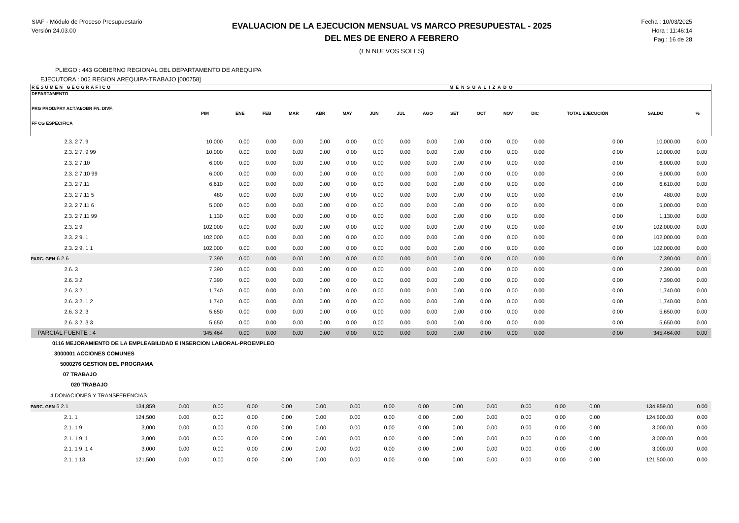SIAF - Módulo de Proceso Presupuestario
Versión 24.03.00
EVALUACION DE LA EJECUCION MENSUAL VS MARCO PRESUPUESTAL - 2025
DEL MES DE ENERO A FEBRERO
(EN NUEVOS SOLES)
Fecha : 10/03/2025
Hora : 11:46:14
Pag.: 16 de 28
PLIEGO : 443 GOBIERNO REGIONAL DEL DEPARTAMENTO DE AREQUIPA
EJECUTORA : 002 REGION AREQUIPA-TRABAJO [000758]
| RESUMEN GEOGRAFICO | | | MENSUALIZADO | | | | | | | | | | | | | |
| --- | --- | --- | --- | --- | --- | --- | --- | --- | --- | --- | --- | --- | --- | --- | --- | --- |
| DEPARTAMENTO PRG PROD/PRY ACT/AI/OBR FN. DIVF. FF CG ESPECIFICA | PIM | ENE | FEB | MAR | ABR | MAY | JUN | JUL | AGO | SET | OCT | NOV | DIC | TOTAL EJECUCIÓN | SALDO | % |
| 2.3. 2 7. 9 | 10,000 | 0.00 | 0.00 | 0.00 | 0.00 | 0.00 | 0.00 | 0.00 | 0.00 | 0.00 | 0.00 | 0.00 | 0.00 | 0.00 | 10,000.00 | 0.00 |
| 2.3. 2 7. 9 99 | 10,000 | 0.00 | 0.00 | 0.00 | 0.00 | 0.00 | 0.00 | 0.00 | 0.00 | 0.00 | 0.00 | 0.00 | 0.00 | 0.00 | 10,000.00 | 0.00 |
| 2.3. 2 7.10 | 6,000 | 0.00 | 0.00 | 0.00 | 0.00 | 0.00 | 0.00 | 0.00 | 0.00 | 0.00 | 0.00 | 0.00 | 0.00 | 0.00 | 6,000.00 | 0.00 |
| 2.3. 2 7.10 99 | 6,000 | 0.00 | 0.00 | 0.00 | 0.00 | 0.00 | 0.00 | 0.00 | 0.00 | 0.00 | 0.00 | 0.00 | 0.00 | 0.00 | 6,000.00 | 0.00 |
| 2.3. 2 7.11 | 6,610 | 0.00 | 0.00 | 0.00 | 0.00 | 0.00 | 0.00 | 0.00 | 0.00 | 0.00 | 0.00 | 0.00 | 0.00 | 0.00 | 6,610.00 | 0.00 |
| 2.3. 2 7.11 5 | 480 | 0.00 | 0.00 | 0.00 | 0.00 | 0.00 | 0.00 | 0.00 | 0.00 | 0.00 | 0.00 | 0.00 | 0.00 | 0.00 | 480.00 | 0.00 |
| 2.3. 2 7.11 6 | 5,000 | 0.00 | 0.00 | 0.00 | 0.00 | 0.00 | 0.00 | 0.00 | 0.00 | 0.00 | 0.00 | 0.00 | 0.00 | 0.00 | 5,000.00 | 0.00 |
| 2.3. 2 7.11 99 | 1,130 | 0.00 | 0.00 | 0.00 | 0.00 | 0.00 | 0.00 | 0.00 | 0.00 | 0.00 | 0.00 | 0.00 | 0.00 | 0.00 | 1,130.00 | 0.00 |
| 2.3. 2 9 | 102,000 | 0.00 | 0.00 | 0.00 | 0.00 | 0.00 | 0.00 | 0.00 | 0.00 | 0.00 | 0.00 | 0.00 | 0.00 | 0.00 | 102,000.00 | 0.00 |
| 2.3. 2 9. 1 | 102,000 | 0.00 | 0.00 | 0.00 | 0.00 | 0.00 | 0.00 | 0.00 | 0.00 | 0.00 | 0.00 | 0.00 | 0.00 | 0.00 | 102,000.00 | 0.00 |
| 2.3. 2 9. 1 1 | 102,000 | 0.00 | 0.00 | 0.00 | 0.00 | 0.00 | 0.00 | 0.00 | 0.00 | 0.00 | 0.00 | 0.00 | 0.00 | 0.00 | 102,000.00 | 0.00 |
| PARC. GEN 6 2.6 | 7,390 | 0.00 | 0.00 | 0.00 | 0.00 | 0.00 | 0.00 | 0.00 | 0.00 | 0.00 | 0.00 | 0.00 | 0.00 | 0.00 | 7,390.00 | 0.00 |
| 2.6. 3 | 7,390 | 0.00 | 0.00 | 0.00 | 0.00 | 0.00 | 0.00 | 0.00 | 0.00 | 0.00 | 0.00 | 0.00 | 0.00 | 0.00 | 7,390.00 | 0.00 |
| 2.6. 3 2 | 7,390 | 0.00 | 0.00 | 0.00 | 0.00 | 0.00 | 0.00 | 0.00 | 0.00 | 0.00 | 0.00 | 0.00 | 0.00 | 0.00 | 7,390.00 | 0.00 |
| 2.6. 3 2. 1 | 1,740 | 0.00 | 0.00 | 0.00 | 0.00 | 0.00 | 0.00 | 0.00 | 0.00 | 0.00 | 0.00 | 0.00 | 0.00 | 0.00 | 1,740.00 | 0.00 |
| 2.6. 3 2. 1 2 | 1,740 | 0.00 | 0.00 | 0.00 | 0.00 | 0.00 | 0.00 | 0.00 | 0.00 | 0.00 | 0.00 | 0.00 | 0.00 | 0.00 | 1,740.00 | 0.00 |
| 2.6. 3 2. 3 | 5,650 | 0.00 | 0.00 | 0.00 | 0.00 | 0.00 | 0.00 | 0.00 | 0.00 | 0.00 | 0.00 | 0.00 | 0.00 | 0.00 | 5,650.00 | 0.00 |
| 2.6. 3 2. 3 3 | 5,650 | 0.00 | 0.00 | 0.00 | 0.00 | 0.00 | 0.00 | 0.00 | 0.00 | 0.00 | 0.00 | 0.00 | 0.00 | 0.00 | 5,650.00 | 0.00 |
| PARCIAL FUENTE : 4 | 345,464 | 0.00 | 0.00 | 0.00 | 0.00 | 0.00 | 0.00 | 0.00 | 0.00 | 0.00 | 0.00 | 0.00 | 0.00 | 0.00 | 345,464.00 | 0.00 |
0116 MEJORAMIENTO DE LA EMPLEABILIDAD E INSERCION LABORAL-PROEMPLEO
3000001 ACCIONES COMUNES
5000276 GESTION DEL PROGRAMA
07 TRABAJO
020 TRABAJO
4 DONACIONES Y TRANSFERENCIAS
| PARC. GEN 5 2.1 | 134,859 | 0.00 | 0.00 | 0.00 | 0.00 | 0.00 | 0.00 | 0.00 | 0.00 | 0.00 | 0.00 | 0.00 | 0.00 | 0.00 | 134,859.00 | 0.00 |
| 2.1. 1 | 124,500 | 0.00 | 0.00 | 0.00 | 0.00 | 0.00 | 0.00 | 0.00 | 0.00 | 0.00 | 0.00 | 0.00 | 0.00 | 0.00 | 124,500.00 | 0.00 |
| 2.1. 1 9 | 3,000 | 0.00 | 0.00 | 0.00 | 0.00 | 0.00 | 0.00 | 0.00 | 0.00 | 0.00 | 0.00 | 0.00 | 0.00 | 0.00 | 3,000.00 | 0.00 |
| 2.1. 1 9. 1 | 3,000 | 0.00 | 0.00 | 0.00 | 0.00 | 0.00 | 0.00 | 0.00 | 0.00 | 0.00 | 0.00 | 0.00 | 0.00 | 0.00 | 3,000.00 | 0.00 |
| 2.1. 1 9. 1 4 | 3,000 | 0.00 | 0.00 | 0.00 | 0.00 | 0.00 | 0.00 | 0.00 | 0.00 | 0.00 | 0.00 | 0.00 | 0.00 | 0.00 | 3,000.00 | 0.00 |
| 2.1. 1 13 | 121,500 | 0.00 | 0.00 | 0.00 | 0.00 | 0.00 | 0.00 | 0.00 | 0.00 | 0.00 | 0.00 | 0.00 | 0.00 | 0.00 | 121,500.00 | 0.00 |